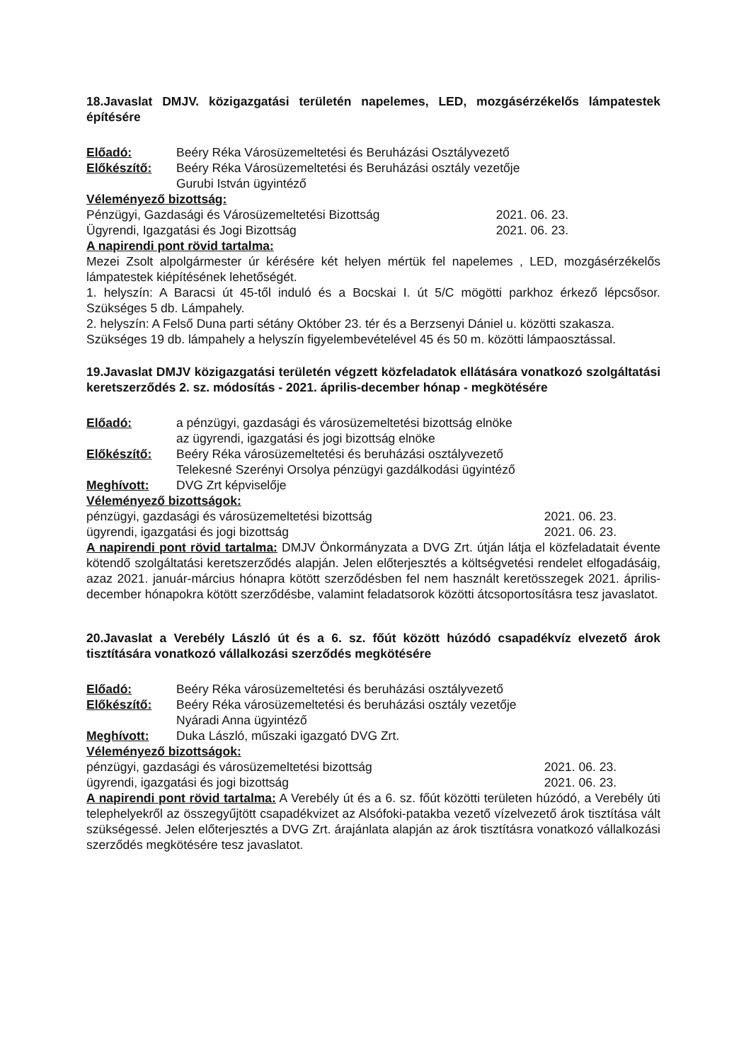18.Javaslat DMJV. közigazgatási területén napelemes, LED, mozgásérzékelős lámpatestek építésére
Előadó: Beéry Réka Városüzemeltetési és Beruházási Osztályvezető
Előkészítő: Beéry Réka Városüzemeltetési és Beruházási osztály vezetője
Gurubi István ügyintéző
Véleményező bizottság:
Pénzügyi, Gazdasági és Városüzemeltetési Bizottság 2021. 06. 23.
Ügyrendi, Igazgatási és Jogi Bizottság 2021. 06. 23.
A napirendi pont rövid tartalma:
Mezei Zsolt alpolgármester úr kérésére két helyen mértük fel napelemes , LED, mozgásérzékelős lámpatestek kiépítésének lehetőségét.
1. helyszín: A Baracsi út 45-től induló és a Bocskai I. út 5/C mögötti parkhoz érkező lépcsősor. Szükséges 5 db. Lámpahely.
2. helyszín: A Felső Duna parti sétány Október 23. tér és a Berzsenyi Dániel u. közötti szakasza.
Szükséges 19 db. lámpahely a helyszín figyelembevételével 45 és 50 m. közötti lámpaosztással.
19.Javaslat DMJV közigazgatási területén végzett közfeladatok ellátására vonatkozó szolgáltatási keretszerződés 2. sz. módosítás - 2021. április-december hónap - megkötésére
Előadó: a pénzügyi, gazdasági és városüzemeltetési bizottság elnöke
az ügyrendi, igazgatási és jogi bizottság elnöke
Előkészítő: Beéry Réka városüzemeltetési és beruházási osztályvezető
Telekesné Szerényi Orsolya pénzügyi gazdálkodási ügyintéző
Meghívott: DVG Zrt képviselője
Véleményező bizottságok:
pénzügyi, gazdasági és városüzemeltetési bizottság 2021. 06. 23.
ügyrendi, igazgatási és jogi bizottság 2021. 06. 23.
A napirendi pont rövid tartalma: DMJV Önkormányzata a DVG Zrt. útján látja el közfeladatait évente kötendő szolgáltatási keretszerződés alapján. Jelen előterjesztés a költségvetési rendelet elfogadásáig, azaz 2021. január-március hónapra kötött szerződésben fel nem használt keretösszegek 2021. április-december hónapokra kötött szerződésbe, valamint feladatsorok közötti átcsoportosításra tesz javaslatot.
20.Javaslat a Verebély László út és a 6. sz. főút között húzódó csapadékvíz elvezető árok tisztítására vonatkozó vállalkozási szerződés megkötésére
Előadó: Beéry Réka városüzemeltetési és beruházási osztályvezető
Előkészítő: Beéry Réka városüzemeltetési és beruházási osztály vezetője
Nyáradi Anna ügyintéző
Meghívott: Duka László, műszaki igazgató DVG Zrt.
Véleményező bizottságok:
pénzügyi, gazdasági és városüzemeltetési bizottság 2021. 06. 23.
ügyrendi, igazgatási és jogi bizottság 2021. 06. 23.
A napirendi pont rövid tartalma: A Verebély út és a 6. sz. főút közötti területen húzódó, a Verebély úti telephelyekről az összegyűjtött csapadékvizet az Alsófoki-patakba vezető vízelvezető árok tisztítása vált szükségessé. Jelen előterjesztés a DVG Zrt. árajánlata alapján az árok tisztításra vonatkozó vállalkozási szerződés megkötésére tesz javaslatot.